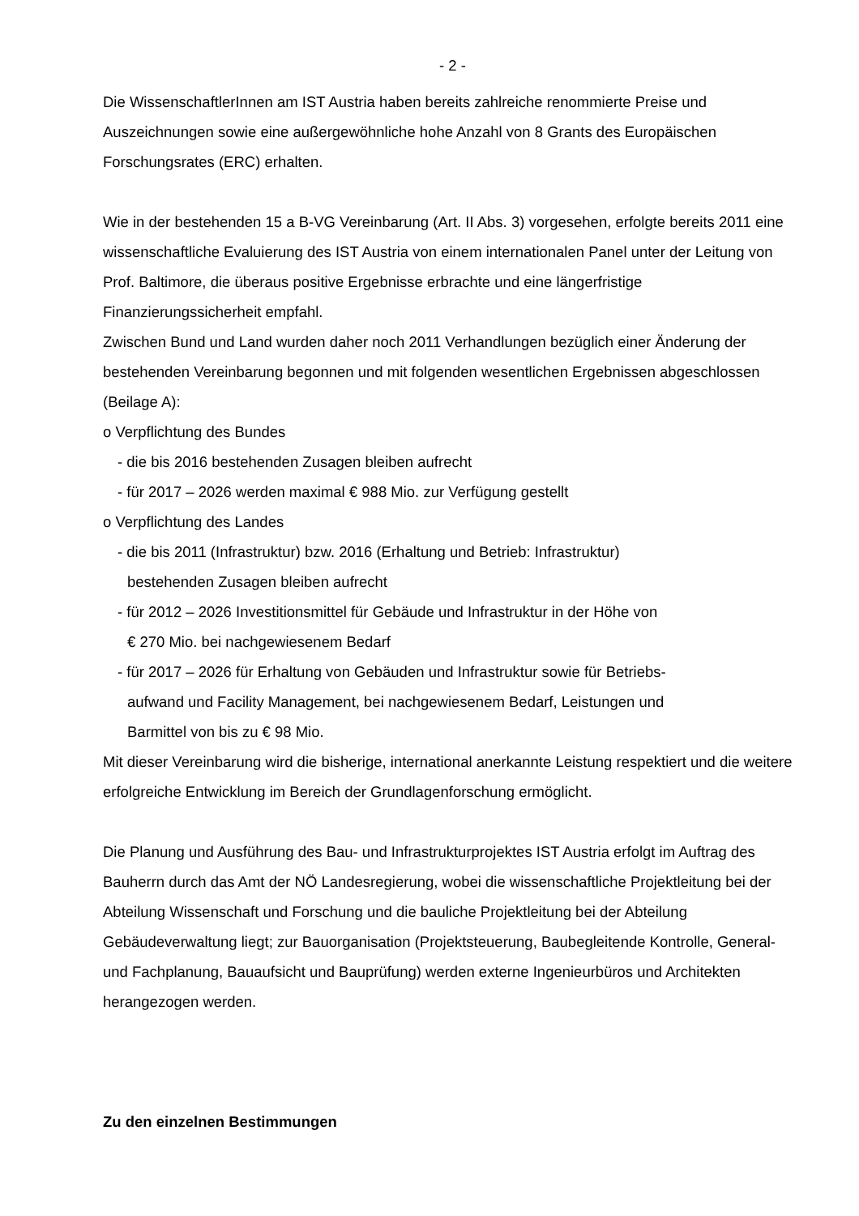- 2 -
Die WissenschaftlerInnen am IST Austria haben bereits zahlreiche renommierte Preise und Auszeichnungen sowie eine außergewöhnliche hohe Anzahl von 8 Grants des Europäischen Forschungsrates (ERC) erhalten.
Wie in der bestehenden 15 a B-VG Vereinbarung (Art. II Abs. 3) vorgesehen, erfolgte bereits 2011 eine wissenschaftliche Evaluierung des IST Austria von einem internationalen Panel unter der Leitung von Prof. Baltimore, die überaus positive Ergebnisse erbrachte und eine längerfristige Finanzierungssicherheit empfahl.
Zwischen Bund und Land wurden daher noch 2011 Verhandlungen bezüglich einer Änderung der bestehenden Vereinbarung begonnen und mit folgenden wesentlichen Ergebnissen abgeschlossen (Beilage A):
o Verpflichtung des Bundes
- die bis 2016 bestehenden Zusagen bleiben aufrecht
- für 2017 – 2026 werden maximal € 988 Mio. zur Verfügung gestellt
o Verpflichtung des Landes
- die bis 2011 (Infrastruktur) bzw. 2016 (Erhaltung und Betrieb: Infrastruktur)
bestehenden Zusagen bleiben aufrecht
- für 2012 – 2026 Investitionsmittel für Gebäude und Infrastruktur in der Höhe von
€ 270 Mio. bei nachgewiesenem Bedarf
- für 2017 – 2026 für Erhaltung von Gebäuden und Infrastruktur sowie für Betriebs-
aufwand und Facility Management, bei nachgewiesenem Bedarf, Leistungen und
Barmittel von bis zu € 98 Mio.
Mit dieser Vereinbarung wird die bisherige, international anerkannte Leistung respektiert und die weitere erfolgreiche Entwicklung im Bereich der Grundlagenforschung ermöglicht.
Die Planung und Ausführung des Bau- und Infrastrukturprojektes IST Austria erfolgt im Auftrag des Bauherrn durch das Amt der NÖ Landesregierung, wobei die wissenschaftliche Projektleitung bei der Abteilung Wissenschaft und Forschung und die bauliche Projektleitung bei der Abteilung Gebäudeverwaltung liegt; zur Bauorganisation (Projektsteuerung, Baubegleitende Kontrolle, General- und Fachplanung, Bauaufsicht und Bauprüfung) werden externe Ingenieurbüros und Architekten herangezogen werden.
Zu den einzelnen Bestimmungen